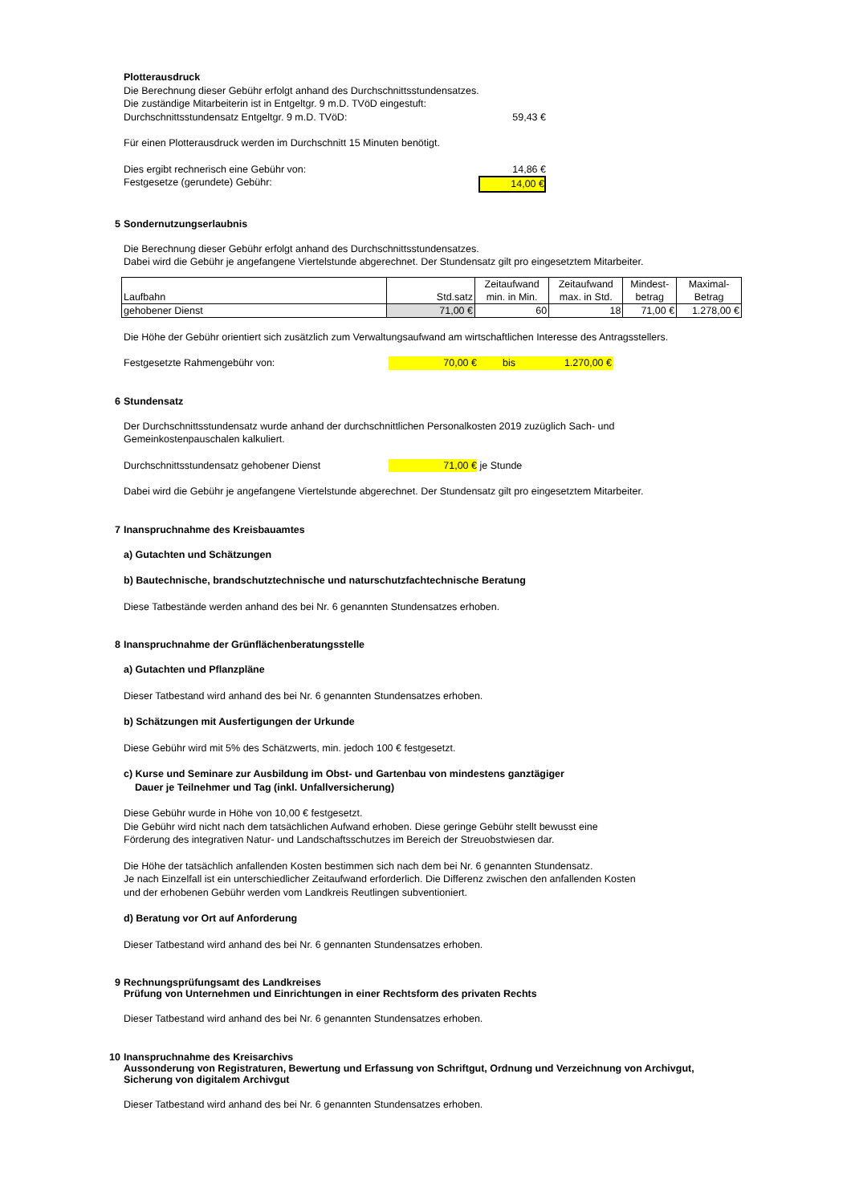Plotterausdruck
Die Berechnung dieser Gebühr erfolgt anhand des Durchschnittsstundensatzes.
Die zuständige Mitarbeiterin ist in Entgeltgr. 9 m.D. TVöD eingestuft:
Durchschnittsstundensatz Entgeltgr. 9 m.D. TVöD: 59,43 €
Für einen Plotterausdruck werden im Durchschnitt 15 Minuten benötigt.
Dies ergibt rechnerisch eine Gebühr von: 14,86 €
Festgesetze (gerundete) Gebühr: 14,00 €
5 Sondernutzungserlaubnis
Die Berechnung dieser Gebühr erfolgt anhand des Durchschnittsstundensatzes.
Dabei wird die Gebühr je angefangene Viertelstunde abgerechnet. Der Stundensatz gilt pro eingesetztem Mitarbeiter.
| Laufbahn | Std.satz | Zeitaufwand min. in Min. | Zeitaufwand max. in Std. | Mindest- betrag | Maximal- Betrag |
| gehobener Dienst | 71,00 € | 60 | 18 | 71,00 € | 1.278,00 € |
Die Höhe der Gebühr orientiert sich zusätzlich zum Verwaltungsaufwand am wirtschaftlichen Interesse des Antragsstellers.
Festgesetzte Rahmengebühr von: 70,00 € bis 1.270,00 €
6 Stundensatz
Der Durchschnittsstundensatz wurde anhand der durchschnittlichen Personalkosten 2019 zuzüglich Sach- und
Gemeinkostenpauschalen kalkuliert.
Durchschnittsstundensatz gehobener Dienst 71,00 € je Stunde
Dabei wird die Gebühr je angefangene Viertelstunde abgerechnet. Der Stundensatz gilt pro eingesetztem Mitarbeiter.
7 Inanspruchnahme des Kreisbauamtes
a) Gutachten und Schätzungen
b) Bautechnische, brandschutztechnische und naturschutzfachtechnische Beratung
Diese Tatbestände werden anhand des bei Nr. 6 genannten Stundensatzes erhoben.
8 Inanspruchnahme der Grünflächenberatungsstelle
a) Gutachten und Pflanzpläne
Dieser Tatbestand wird anhand des bei Nr. 6 genannten Stundensatzes erhoben.
b) Schätzungen mit Ausfertigungen der Urkunde
Diese Gebühr wird mit 5% des Schätzwerts, min. jedoch 100 € festgesetzt.
c) Kurse und Seminare zur Ausbildung im Obst- und Gartenbau von mindestens ganztägiger
Dauer je Teilnehmer und Tag (inkl. Unfallversicherung)
Diese Gebühr wurde in Höhe von 10,00 € festgesetzt.
Die Gebühr wird nicht nach dem tatsächlichen Aufwand erhoben. Diese geringe Gebühr stellt bewusst eine
Förderung des integrativen Natur- und Landschaftsschutzes im Bereich der Streuobstwiesen dar.
Die Höhe der tatsächlich anfallenden Kosten bestimmen sich nach dem bei Nr. 6 genannten Stundensatz.
Je nach Einzelfall ist ein unterschiedlicher Zeitaufwand erforderlich. Die Differenz zwischen den anfallenden Kosten
und der erhobenen Gebühr werden vom Landkreis Reutlingen subventioniert.
d) Beratung vor Ort auf Anforderung
Dieser Tatbestand wird anhand des bei Nr. 6 gennanten Stundensatzes erhoben.
9 Rechnungsprüfungsamt des Landkreises
Prüfung von Unternehmen und Einrichtungen in einer Rechtsform des privaten Rechts
Dieser Tatbestand wird anhand des bei Nr. 6 genannten Stundensatzes erhoben.
10 Inanspruchnahme des Kreisarchivs
Aussonderung von Registraturen, Bewertung und Erfassung von Schriftgut, Ordnung und Verzeichnung von Archivgut,
Sicherung von digitalem Archivgut
Dieser Tatbestand wird anhand des bei Nr. 6 genannten Stundensatzes erhoben.